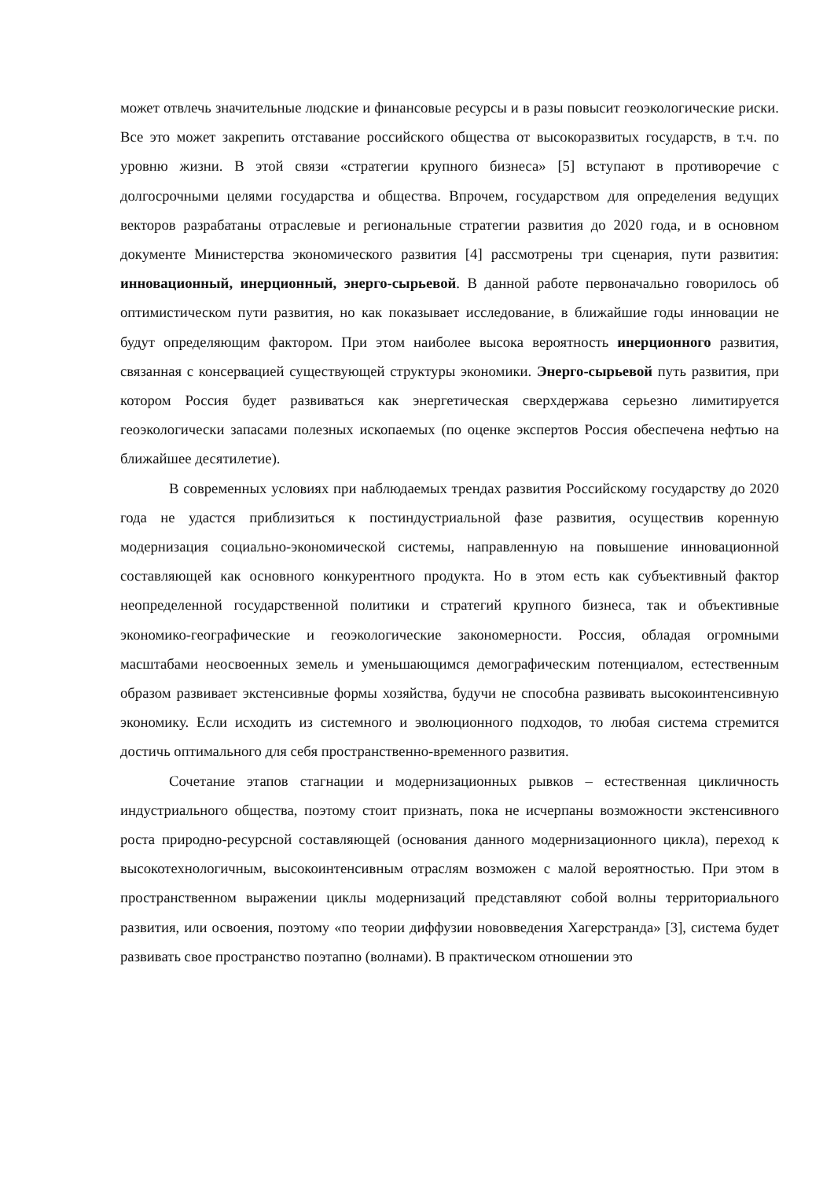может отвлечь значительные людские и финансовые ресурсы и в разы повысит геоэкологические риски. Все это может закрепить отставание российского общества от высокоразвитых государств, в т.ч. по уровню жизни. В этой связи «стратегии крупного бизнеса» [5] вступают в противоречие с долгосрочными целями государства и общества. Впрочем, государством для определения ведущих векторов разрабатаны отраслевые и региональные стратегии развития до 2020 года, и в основном документе Министерства экономического развития [4] рассмотрены три сценария, пути развития: инновационный, инерционный, энерго-сырьевой. В данной работе первоначально говорилось об оптимистическом пути развития, но как показывает исследование, в ближайшие годы инновации не будут определяющим фактором. При этом наиболее высока вероятность инерционного развития, связанная с консервацией существующей структуры экономики. Энерго-сырьевой путь развития, при котором Россия будет развиваться как энергетическая сверхдержава серьезно лимитируется геоэкологически запасами полезных ископаемых (по оценке экспертов Россия обеспечена нефтью на ближайшее десятилетие).
В современных условиях при наблюдаемых трендах развития Российскому государству до 2020 года не удастся приблизиться к постиндустриальной фазе развития, осуществив коренную модернизация социально-экономической системы, направленную на повышение инновационной составляющей как основного конкурентного продукта. Но в этом есть как субъективный фактор неопределенной государственной политики и стратегий крупного бизнеса, так и объективные экономико-географические и геоэкологические закономерности. Россия, обладая огромными масштабами неосвоенных земель и уменьшающимся демографическим потенциалом, естественным образом развивает экстенсивные формы хозяйства, будучи не способна развивать высокоинтенсивную экономику. Если исходить из системного и эволюционного подходов, то любая система стремится достичь оптимального для себя пространственно-временного развития.
Сочетание этапов стагнации и модернизационных рывков – естественная цикличность индустриального общества, поэтому стоит признать, пока не исчерпаны возможности экстенсивного роста природно-ресурсной составляющей (основания данного модернизационного цикла), переход к высокотехнологичным, высокоинтенсивным отраслям возможен с малой вероятностью. При этом в пространственном выражении циклы модернизаций представляют собой волны территориального развития, или освоения, поэтому «по теории диффузии нововведения Хагерстранда» [3], система будет развивать свое пространство поэтапно (волнами). В практическом отношении это